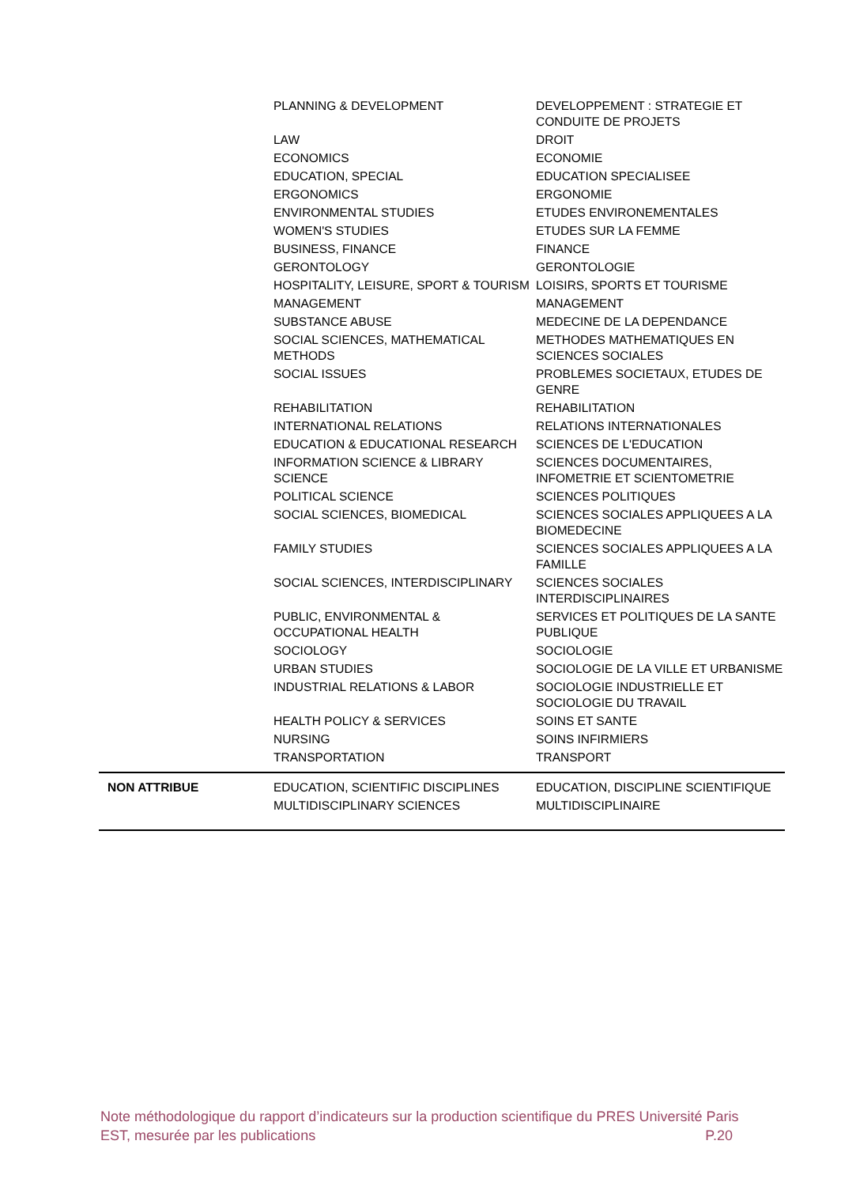| | PLANNING & DEVELOPMENT | DEVELOPPEMENT : STRATEGIE ET CONDUITE DE PROJETS |
| | LAW | DROIT |
| | ECONOMICS | ECONOMIE |
| | EDUCATION, SPECIAL | EDUCATION SPECIALISEE |
| | ERGONOMICS | ERGONOMIE |
| | ENVIRONMENTAL STUDIES | ETUDES ENVIRONEMENTALES |
| | WOMEN'S STUDIES | ETUDES SUR LA FEMME |
| | BUSINESS, FINANCE | FINANCE |
| | GERONTOLOGY | GERONTOLOGIE |
| | HOSPITALITY, LEISURE, SPORT & TOURISM | LOISIRS, SPORTS ET TOURISME |
| | MANAGEMENT | MANAGEMENT |
| | SUBSTANCE ABUSE | MEDECINE DE LA DEPENDANCE |
| | SOCIAL SCIENCES, MATHEMATICAL METHODS | METHODES MATHEMATIQUES EN SCIENCES SOCIALES |
| | SOCIAL ISSUES | PROBLEMES SOCIETAUX, ETUDES DE GENRE |
| | REHABILITATION | REHABILITATION |
| | INTERNATIONAL RELATIONS | RELATIONS INTERNATIONALES |
| | EDUCATION & EDUCATIONAL RESEARCH | SCIENCES DE L'EDUCATION |
| | INFORMATION SCIENCE & LIBRARY SCIENCE | SCIENCES DOCUMENTAIRES, INFOMETRIE ET SCIENTOMETRIE |
| | POLITICAL SCIENCE | SCIENCES POLITIQUES |
| | SOCIAL SCIENCES, BIOMEDICAL | SCIENCES SOCIALES APPLIQUEES A LA BIOMEDECINE |
| | FAMILY STUDIES | SCIENCES SOCIALES APPLIQUEES A LA FAMILLE |
| | SOCIAL SCIENCES, INTERDISCIPLINARY | SCIENCES SOCIALES INTERDISCIPLINAIRES |
| | PUBLIC, ENVIRONMENTAL & OCCUPATIONAL HEALTH | SERVICES ET POLITIQUES DE LA SANTE PUBLIQUE |
| | SOCIOLOGY | SOCIOLOGIE |
| | URBAN STUDIES | SOCIOLOGIE DE LA VILLE ET URBANISME |
| | INDUSTRIAL RELATIONS & LABOR | SOCIOLOGIE INDUSTRIELLE ET SOCIOLOGIE DU TRAVAIL |
| | HEALTH POLICY & SERVICES | SOINS ET SANTE |
| | NURSING | SOINS INFIRMIERS |
| | TRANSPORTATION | TRANSPORT |
| NON ATTRIBUE | EDUCATION, SCIENTIFIC DISCIPLINES | EDUCATION, DISCIPLINE SCIENTIFIQUE |
| | MULTIDISCIPLINARY SCIENCES | MULTIDISCIPLINAIRE |
Note méthodologique du rapport d’indicateurs sur la production scientifique du PRES Université Paris EST, mesurée par les publications P.20